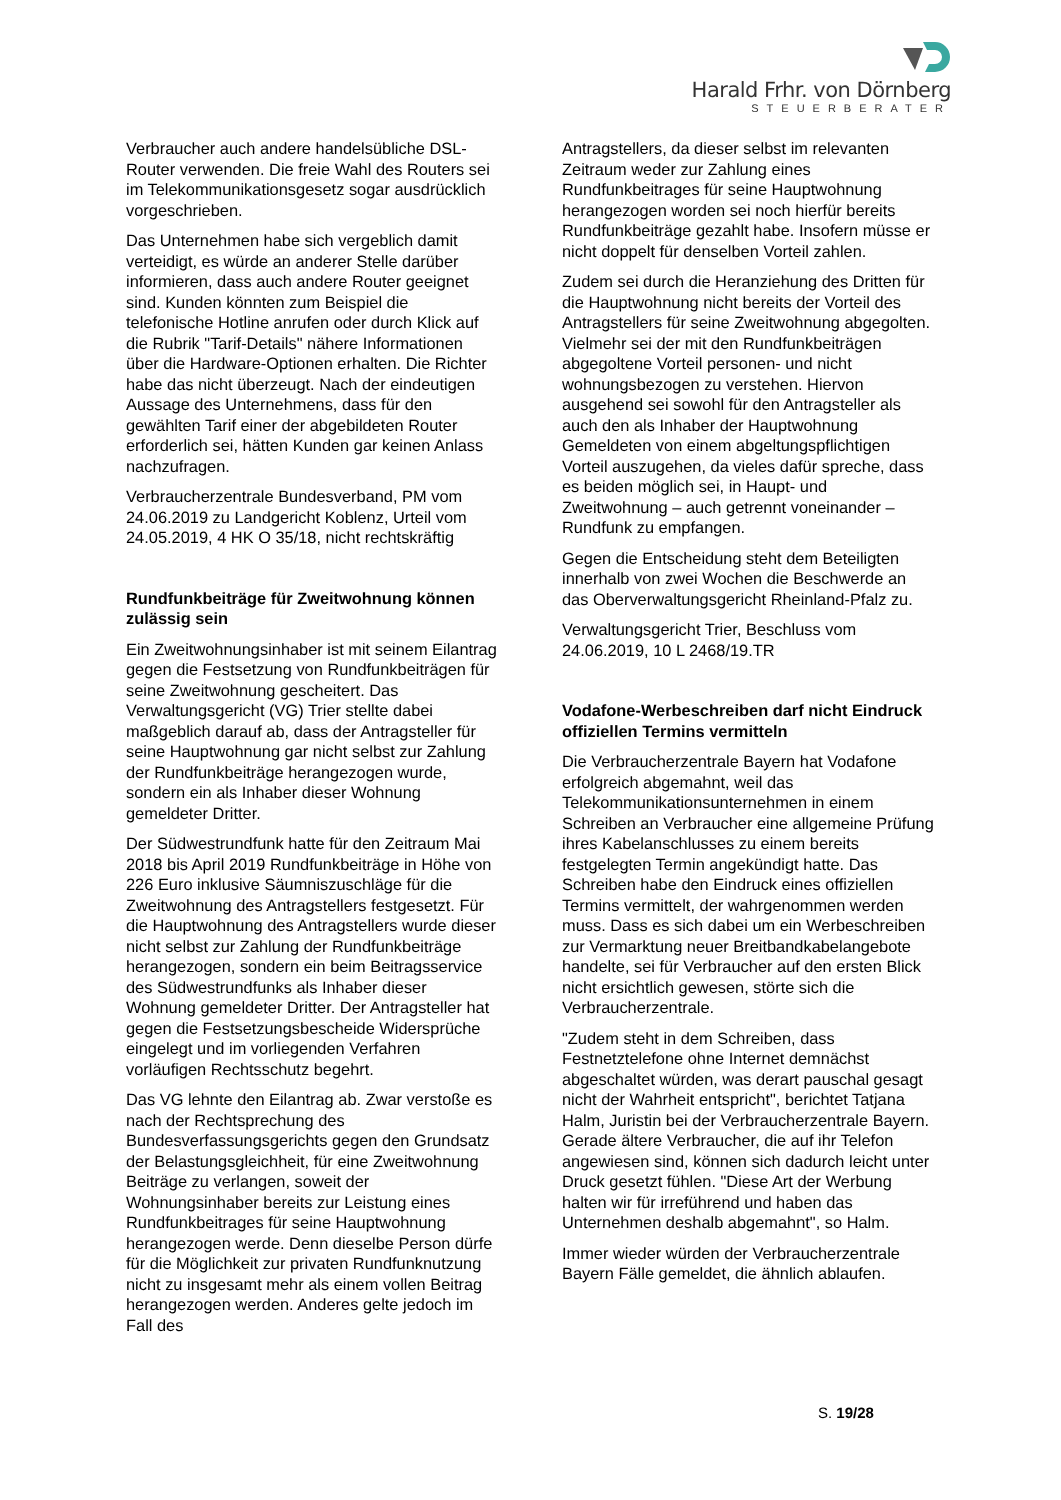Harald Frhr. von Dörnberg
STEUERBERATER
Verbraucher auch andere handelsübliche DSL-Router verwenden. Die freie Wahl des Routers sei im Telekommunikationsgesetz sogar ausdrücklich vorgeschrieben.
Das Unternehmen habe sich vergeblich damit verteidigt, es würde an anderer Stelle darüber informieren, dass auch andere Router geeignet sind. Kunden könnten zum Beispiel die telefonische Hotline anrufen oder durch Klick auf die Rubrik "Tarif-Details" nähere Informationen über die Hardware-Optionen erhalten. Die Richter habe das nicht überzeugt. Nach der eindeutigen Aussage des Unternehmens, dass für den gewählten Tarif einer der abgebildeten Router erforderlich sei, hätten Kunden gar keinen Anlass nachzufragen.
Verbraucherzentrale Bundesverband, PM vom 24.06.2019 zu Landgericht Koblenz, Urteil vom 24.05.2019, 4 HK O 35/18, nicht rechtskräftig
Rundfunkbeiträge für Zweitwohnung können zulässig sein
Ein Zweitwohnungsinhaber ist mit seinem Eilantrag gegen die Festsetzung von Rundfunkbeiträgen für seine Zweitwohnung gescheitert. Das Verwaltungsgericht (VG) Trier stellte dabei maßgeblich darauf ab, dass der Antragsteller für seine Hauptwohnung gar nicht selbst zur Zahlung der Rundfunkbeiträge herangezogen wurde, sondern ein als Inhaber dieser Wohnung gemeldeter Dritter.
Der Südwestrundfunk hatte für den Zeitraum Mai 2018 bis April 2019 Rundfunkbeiträge in Höhe von 226 Euro inklusive Säumniszuschläge für die Zweitwohnung des Antragstellers festgesetzt. Für die Hauptwohnung des Antragstellers wurde dieser nicht selbst zur Zahlung der Rundfunkbeiträge herangezogen, sondern ein beim Beitragsservice des Südwestrundfunks als Inhaber dieser Wohnung gemeldeter Dritter. Der Antragsteller hat gegen die Festsetzungsbescheide Widersprüche eingelegt und im vorliegenden Verfahren vorläufigen Rechtsschutz begehrt.
Das VG lehnte den Eilantrag ab. Zwar verstoße es nach der Rechtsprechung des Bundesverfassungsgerichts gegen den Grundsatz der Belastungsgleichheit, für eine Zweitwohnung Beiträge zu verlangen, soweit der Wohnungsinhaber bereits zur Leistung eines Rundfunkbeitrages für seine Hauptwohnung herangezogen werde. Denn dieselbe Person dürfe für die Möglichkeit zur privaten Rundfunknutzung nicht zu insgesamt mehr als einem vollen Beitrag herangezogen werden. Anderes gelte jedoch im Fall des
Antragstellers, da dieser selbst im relevanten Zeitraum weder zur Zahlung eines Rundfunkbeitrages für seine Hauptwohnung herangezogen worden sei noch hierfür bereits Rundfunkbeiträge gezahlt habe. Insofern müsse er nicht doppelt für denselben Vorteil zahlen.
Zudem sei durch die Heranziehung des Dritten für die Hauptwohnung nicht bereits der Vorteil des Antragstellers für seine Zweitwohnung abgegolten. Vielmehr sei der mit den Rundfunkbeiträgen abgegoltene Vorteil personen- und nicht wohnungsbezogen zu verstehen. Hiervon ausgehend sei sowohl für den Antragsteller als auch den als Inhaber der Hauptwohnung Gemeldeten von einem abgeltungspflichtigen Vorteil auszugehen, da vieles dafür spreche, dass es beiden möglich sei, in Haupt- und Zweitwohnung – auch getrennt voneinander – Rundfunk zu empfangen.
Gegen die Entscheidung steht dem Beteiligten innerhalb von zwei Wochen die Beschwerde an das Oberverwaltungsgericht Rheinland-Pfalz zu.
Verwaltungsgericht Trier, Beschluss vom 24.06.2019, 10 L 2468/19.TR
Vodafone-Werbeschreiben darf nicht Eindruck offiziellen Termins vermitteln
Die Verbraucherzentrale Bayern hat Vodafone erfolgreich abgemahnt, weil das Telekommunikationsunternehmen in einem Schreiben an Verbraucher eine allgemeine Prüfung ihres Kabelanschlusses zu einem bereits festgelegten Termin angekündigt hatte. Das Schreiben habe den Eindruck eines offiziellen Termins vermittelt, der wahrgenommen werden muss. Dass es sich dabei um ein Werbeschreiben zur Vermarktung neuer Breitbandkabelangebote handelte, sei für Verbraucher auf den ersten Blick nicht ersichtlich gewesen, störte sich die Verbraucherzentrale.
"Zudem steht in dem Schreiben, dass Festnetztelefone ohne Internet demnächst abgeschaltet würden, was derart pauschal gesagt nicht der Wahrheit entspricht", berichtet Tatjana Halm, Juristin bei der Verbraucherzentrale Bayern. Gerade ältere Verbraucher, die auf ihr Telefon angewiesen sind, können sich dadurch leicht unter Druck gesetzt fühlen. "Diese Art der Werbung halten wir für irreführend und haben das Unternehmen deshalb abgemahnt", so Halm.
Immer wieder würden der Verbraucherzentrale Bayern Fälle gemeldet, die ähnlich ablaufen.
S. 19/28